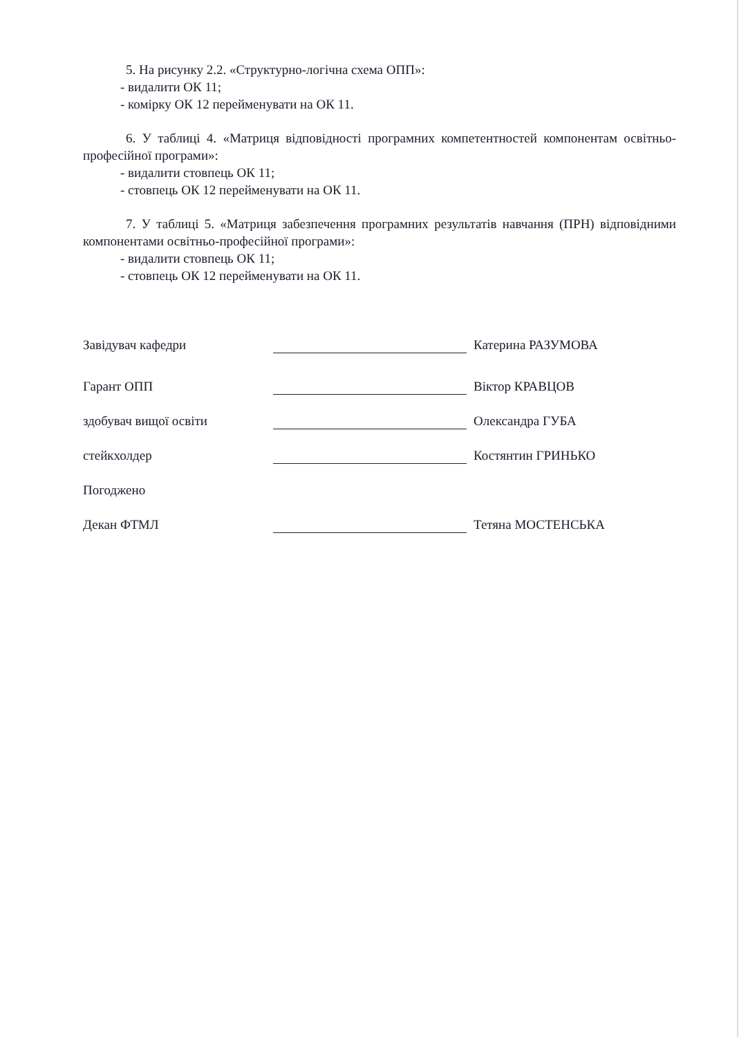5. На рисунку 2.2. «Структурно-логічна схема ОПП»:
- видалити ОК 11;
- комірку ОК 12 перейменувати на ОК 11.
6. У таблиці 4. «Матриця відповідності програмних компетентностей компонентам освітньо-професійної програми»:
- видалити стовпець ОК 11;
- стовпець ОК 12 перейменувати на ОК 11.
7. У таблиці 5. «Матриця забезпечення програмних результатів навчання (ПРН) відповідними компонентами освітньо-професійної програми»:
- видалити стовпець ОК 11;
- стовпець ОК 12 перейменувати на ОК 11.
Завідувач кафедри
Катерина РАЗУМОВА
Гарант ОПП
Віктор КРАВЦОВ
здобувач вищої освіти
Олександра ГУБА
стейкхолдер
Костянтин ГРИНЬКО
Погоджено
Декан ФТМЛ
Тетяна МОСТЕНСЬКА